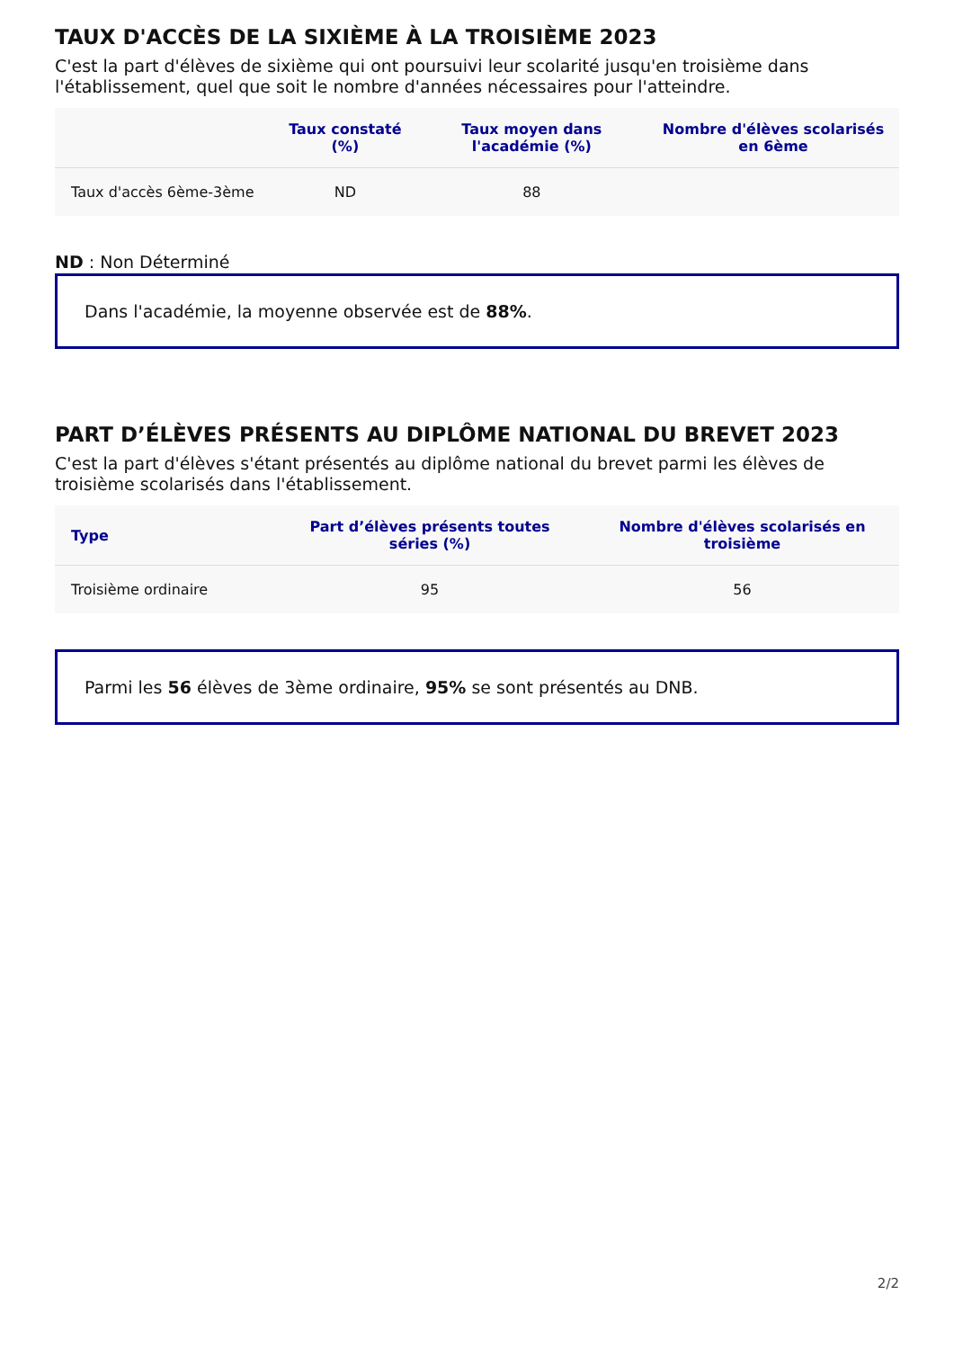TAUX D'ACCÈS DE LA SIXIÈME À LA TROISIÈME 2023
C'est la part d'élèves de sixième qui ont poursuivi leur scolarité jusqu'en troisième dans l'établissement, quel que soit le nombre d'années nécessaires pour l'atteindre.
| | Taux constaté (%) | Taux moyen dans l'académie (%) | Nombre d'élèves scolarisés en 6ème |
| --- | --- | --- | --- |
| Taux d'accès 6ème-3ème | ND | 88 | |
ND : Non Déterminé
Dans l'académie, la moyenne observée est de 88%.
PART D’ÉLÈVES PRÉSENTS AU DIPLÔME NATIONAL DU BREVET 2023
C'est la part d'élèves s'étant présentés au diplôme national du brevet parmi les élèves de troisième scolarisés dans l'établissement.
| Type | Part d’élèves présents toutes séries (%) | Nombre d'élèves scolarisés en troisième |
| --- | --- | --- |
| Troisième ordinaire | 95 | 56 |
Parmi les 56 élèves de 3ème ordinaire, 95% se sont présentés au DNB.
2/2